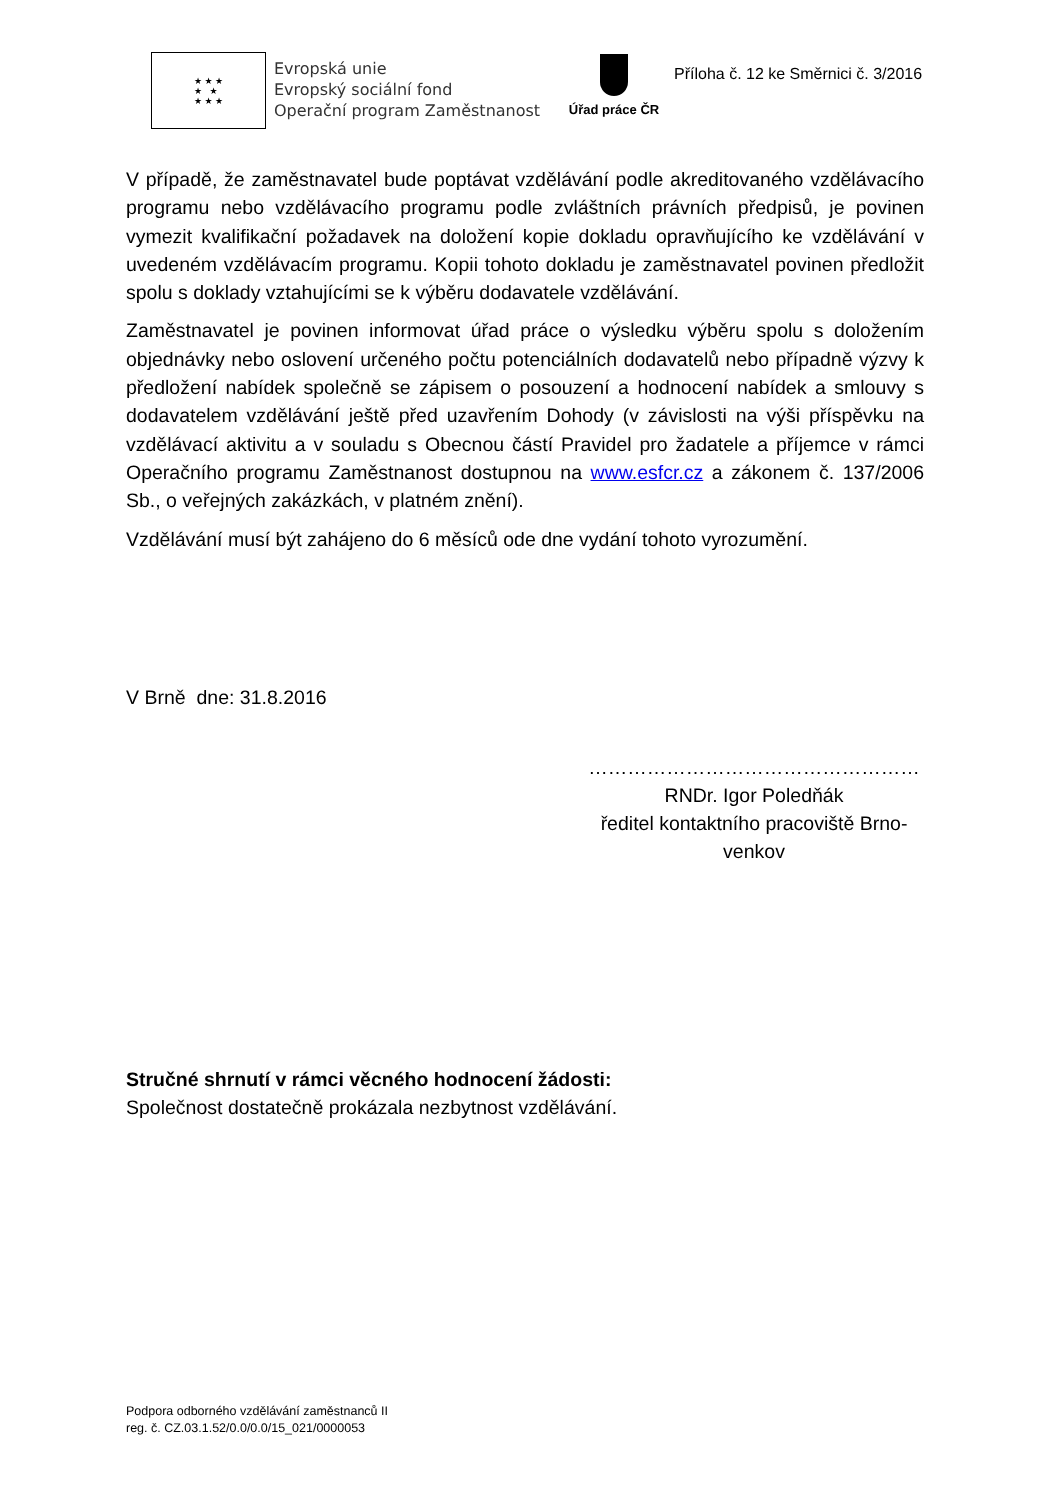★ ★ ★
★ ★
★ ★ ★
Evropská unie
Evropský sociální fond
Operační program Zaměstnanost
Úřad práce ČR
Příloha č. 12 ke Směrnici č. 3/2016
V případě, že zaměstnavatel bude poptávat vzdělávání podle akreditovaného vzdělávacího programu nebo vzdělávacího programu podle zvláštních právních předpisů, je povinen vymezit kvalifikační požadavek na doložení kopie dokladu opravňujícího ke vzdělávání v uvedeném vzdělávacím programu. Kopii tohoto dokladu je zaměstnavatel povinen předložit spolu s doklady vztahujícími se k výběru dodavatele vzdělávání.
Zaměstnavatel je povinen informovat úřad práce o výsledku výběru spolu s doložením objednávky nebo oslovení určeného počtu potenciálních dodavatelů nebo případně výzvy k předložení nabídek společně se zápisem o posouzení a hodnocení nabídek a smlouvy s dodavatelem vzdělávání ještě před uzavřením Dohody (v závislosti na výši příspěvku na vzdělávací aktivitu a v souladu s Obecnou částí Pravidel pro žadatele a příjemce v rámci Operačního programu Zaměstnanost dostupnou na www.esfcr.cz a zákonem č. 137/2006 Sb., o veřejných zakázkách, v platném znění).
Vzdělávání musí být zahájeno do 6 měsíců ode dne vydání tohoto vyrozumění.
V Brně dne: 31.8.2016
……………………………………………
RNDr. Igor Poledňák
ředitel kontaktního pracoviště Brno-venkov
Stručné shrnutí v rámci věcného hodnocení žádosti:
Společnost dostatečně prokázala nezbytnost vzdělávání.
Podpora odborného vzdělávání zaměstnanců II
reg. č. CZ.03.1.52/0.0/0.0/15_021/0000053